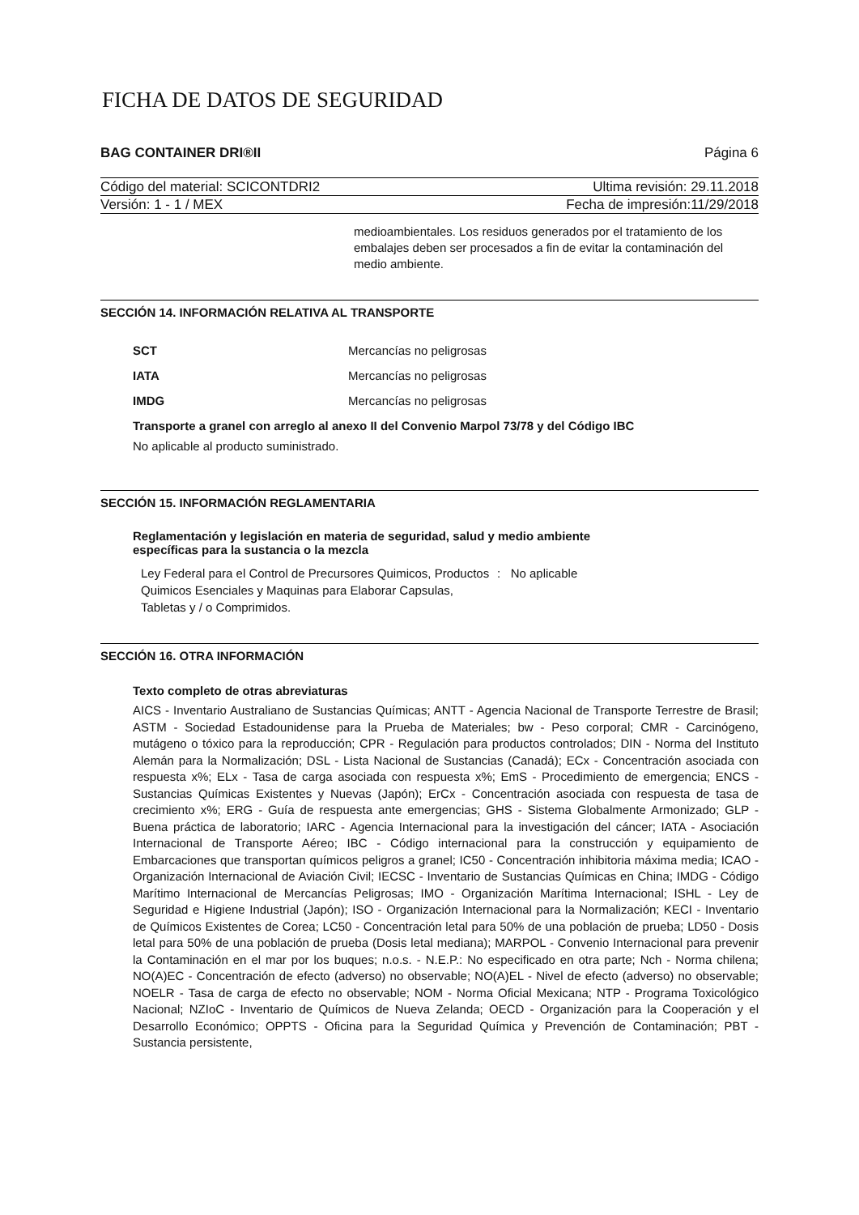FICHA DE DATOS DE SEGURIDAD
BAG CONTAINER DRI®II Página 6
Código del material: SCICONTDRI2 Ultima revisión: 29.11.2018
Versión: 1 - 1 / MEX Fecha de impresión:11/29/2018
medioambientales. Los residuos generados por el tratamiento de los embalajes deben ser procesados a fin de evitar la contaminación del medio ambiente.
SECCIÓN 14. INFORMACIÓN RELATIVA AL TRANSPORTE
SCT Mercancías no peligrosas
IATA Mercancías no peligrosas
IMDG Mercancías no peligrosas
Transporte a granel con arreglo al anexo II del Convenio Marpol 73/78 y del Código IBC
No aplicable al producto suministrado.
SECCIÓN 15. INFORMACIÓN REGLAMENTARIA
Reglamentación y legislación en materia de seguridad, salud y medio ambiente
específicas para la sustancia o la mezcla
Ley Federal para el Control de Precursores Quimicos, Productos Quimicos Esenciales y Maquinas para Elaborar Capsulas, Tabletas y / o Comprimidos.: No aplicable
SECCIÓN 16. OTRA INFORMACIÓN
Texto completo de otras abreviaturas
AICS - Inventario Australiano de Sustancias Químicas; ANTT - Agencia Nacional de Transporte Terrestre de Brasil; ASTM - Sociedad Estadounidense para la Prueba de Materiales; bw - Peso corporal; CMR - Carcinógeno, mutágeno o tóxico para la reproducción; CPR - Regulación para productos controlados; DIN - Norma del Instituto Alemán para la Normalización; DSL - Lista Nacional de Sustancias (Canadá); ECx - Concentración asociada con respuesta x%; ELx - Tasa de carga asociada con respuesta x%; EmS - Procedimiento de emergencia; ENCS - Sustancias Químicas Existentes y Nuevas (Japón); ErCx - Concentración asociada con respuesta de tasa de crecimiento x%; ERG - Guía de respuesta ante emergencias; GHS - Sistema Globalmente Armonizado; GLP - Buena práctica de laboratorio; IARC - Agencia Internacional para la investigación del cáncer; IATA - Asociación Internacional de Transporte Aéreo; IBC - Código internacional para la construcción y equipamiento de Embarcaciones que transportan químicos peligros a granel; IC50 - Concentración inhibitoria máxima media; ICAO - Organización Internacional de Aviación Civil; IECSC - Inventario de Sustancias Químicas en China; IMDG - Código Marítimo Internacional de Mercancías Peligrosas; IMO - Organización Marítima Internacional; ISHL - Ley de Seguridad e Higiene Industrial (Japón); ISO - Organización Internacional para la Normalización; KECI - Inventario de Químicos Existentes de Corea; LC50 - Concentración letal para 50% de una población de prueba; LD50 - Dosis letal para 50% de una población de prueba (Dosis letal mediana); MARPOL - Convenio Internacional para prevenir la Contaminación en el mar por los buques; n.o.s. - N.E.P.: No especificado en otra parte; Nch - Norma chilena; NO(A)EC - Concentración de efecto (adverso) no observable; NO(A)EL - Nivel de efecto (adverso) no observable; NOELR - Tasa de carga de efecto no observable; NOM - Norma Oficial Mexicana; NTP - Programa Toxicológico Nacional; NZIoC - Inventario de Químicos de Nueva Zelanda; OECD - Organización para la Cooperación y el Desarrollo Económico; OPPTS - Oficina para la Seguridad Química y Prevención de Contaminación; PBT - Sustancia persistente,